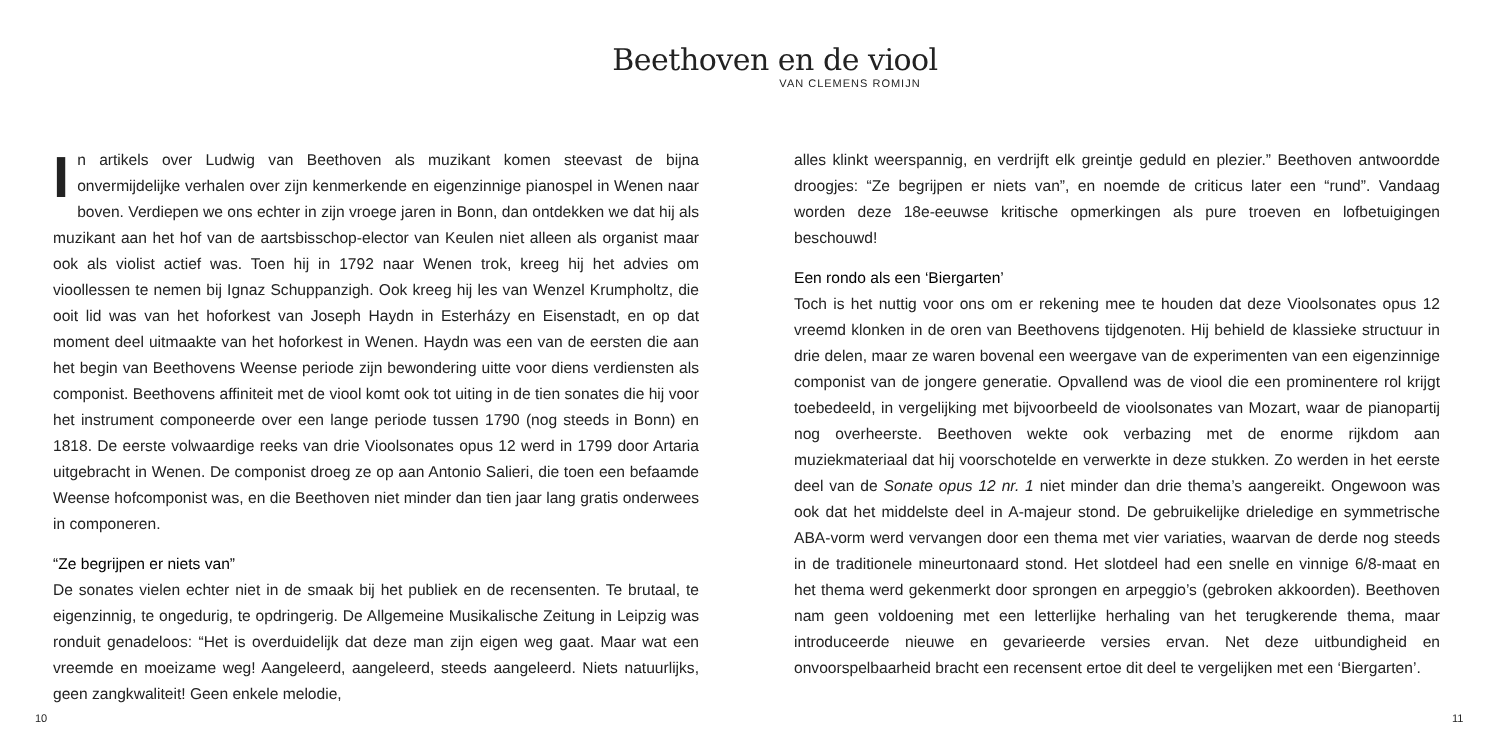Beethoven en de viool
VAN CLEMENS ROMIJN
In artikels over Ludwig van Beethoven als muzikant komen steevast de bijna onvermijdelijke verhalen over zijn kenmerkende en eigenzinnige pianospel in Wenen naar boven. Verdiepen we ons echter in zijn vroege jaren in Bonn, dan ontdekken we dat hij als muzikant aan het hof van de aartsbisschop-elector van Keulen niet alleen als organist maar ook als violist actief was. Toen hij in 1792 naar Wenen trok, kreeg hij het advies om vioollessen te nemen bij Ignaz Schuppanzigh. Ook kreeg hij les van Wenzel Krumpholtz, die ooit lid was van het hoforkest van Joseph Haydn in Esterházy en Eisenstadt, en op dat moment deel uitmaakte van het hoforkest in Wenen. Haydn was een van de eersten die aan het begin van Beethovens Weense periode zijn bewondering uitte voor diens verdiensten als componist. Beethovens affiniteit met de viool komt ook tot uiting in de tien sonates die hij voor het instrument componeerde over een lange periode tussen 1790 (nog steeds in Bonn) en 1818. De eerste volwaardige reeks van drie Vioolsonates opus 12 werd in 1799 door Artaria uitgebracht in Wenen. De componist droeg ze op aan Antonio Salieri, die toen een befaamde Weense hofcomponist was, en die Beethoven niet minder dan tien jaar lang gratis onderwees in componeren.
“Ze begrijpen er niets van”
De sonates vielen echter niet in de smaak bij het publiek en de recensenten. Te brutaal, te eigenzinnig, te ongedurig, te opdringerig. De Allgemeine Musikalische Zeitung in Leipzig was ronduit genadeloos: “Het is overduidelijk dat deze man zijn eigen weg gaat. Maar wat een vreemde en moeizame weg! Aangeleerd, aangeleerd, steeds aangeleerd. Niets natuurlijks, geen zangkwaliteit! Geen enkele melodie,
alles klinkt weerspannig, en verdrijft elk greintje geduld en plezier.” Beethoven antwoordde droogjes: “Ze begrijpen er niets van”, en noemde de criticus later een “rund”. Vandaag worden deze 18e-eeuwse kritische opmerkingen als pure troeven en lofbetuigingen beschouwd!
Een rondo als een ‘Biergarten’
Toch is het nuttig voor ons om er rekening mee te houden dat deze Vioolsonates opus 12 vreemd klonken in de oren van Beethovens tijdgenoten. Hij behield de klassieke structuur in drie delen, maar ze waren bovenal een weergave van de experimenten van een eigenzinnige componist van de jongere generatie. Opvallend was de viool die een prominentere rol krijgt toebedeeld, in vergelijking met bijvoorbeeld de vioolsonates van Mozart, waar de pianopartij nog overheerste. Beethoven wekte ook verbazing met de enorme rijkdom aan muziekmateriaal dat hij voorschotelde en verwerkte in deze stukken. Zo werden in het eerste deel van de Sonate opus 12 nr. 1 niet minder dan drie thema’s aangereikt. Ongewoon was ook dat het middelste deel in A-majeur stond. De gebruikelijke drieledige en symmetrische ABA-vorm werd vervangen door een thema met vier variaties, waarvan de derde nog steeds in de traditionele mineurtonaard stond. Het slotdeel had een snelle en vinnige 6/8-maat en het thema werd gekenmerkt door sprongen en arpeggio’s (gebroken akkoorden). Beethoven nam geen voldoening met een letterlijke herhaling van het terugkerende thema, maar introduceerde nieuwe en gevarieerde versies ervan. Net deze uitbundigheid en onvoorspelbaarheid bracht een recensent ertoe dit deel te vergelijken met een ‘Biergarten’.
10 11